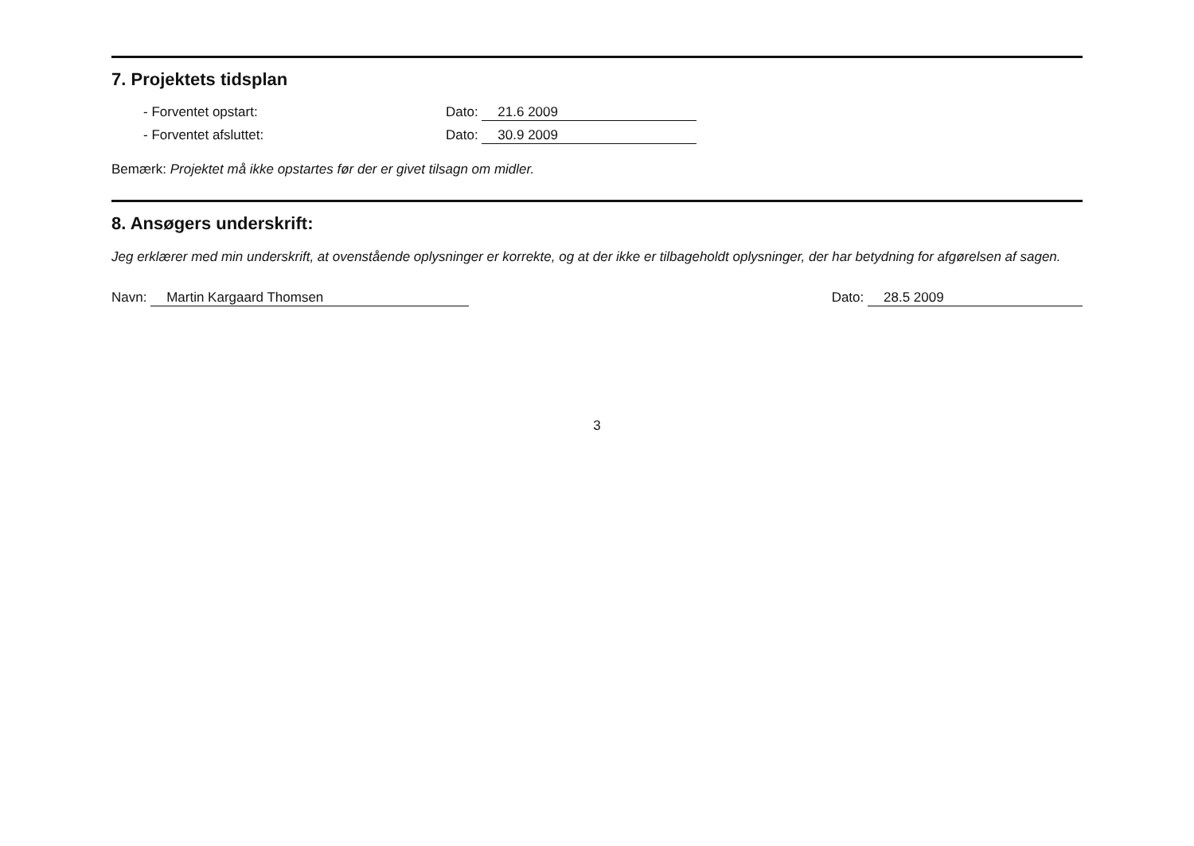7. Projektets tidsplan
- Forventet opstart: Dato: 21.6 2009
- Forventet afsluttet: Dato: 30.9 2009
Bemærk: Projektet må ikke opstartes før der er givet tilsagn om midler.
8. Ansøgers underskrift:
Jeg erklærer med min underskrift, at ovenstående oplysninger er korrekte, og at der ikke er tilbageholdt oplysninger, der har betydning for afgørelsen af sagen.
Navn: Martin Kargaard Thomsen Dato: 28.5 2009
3